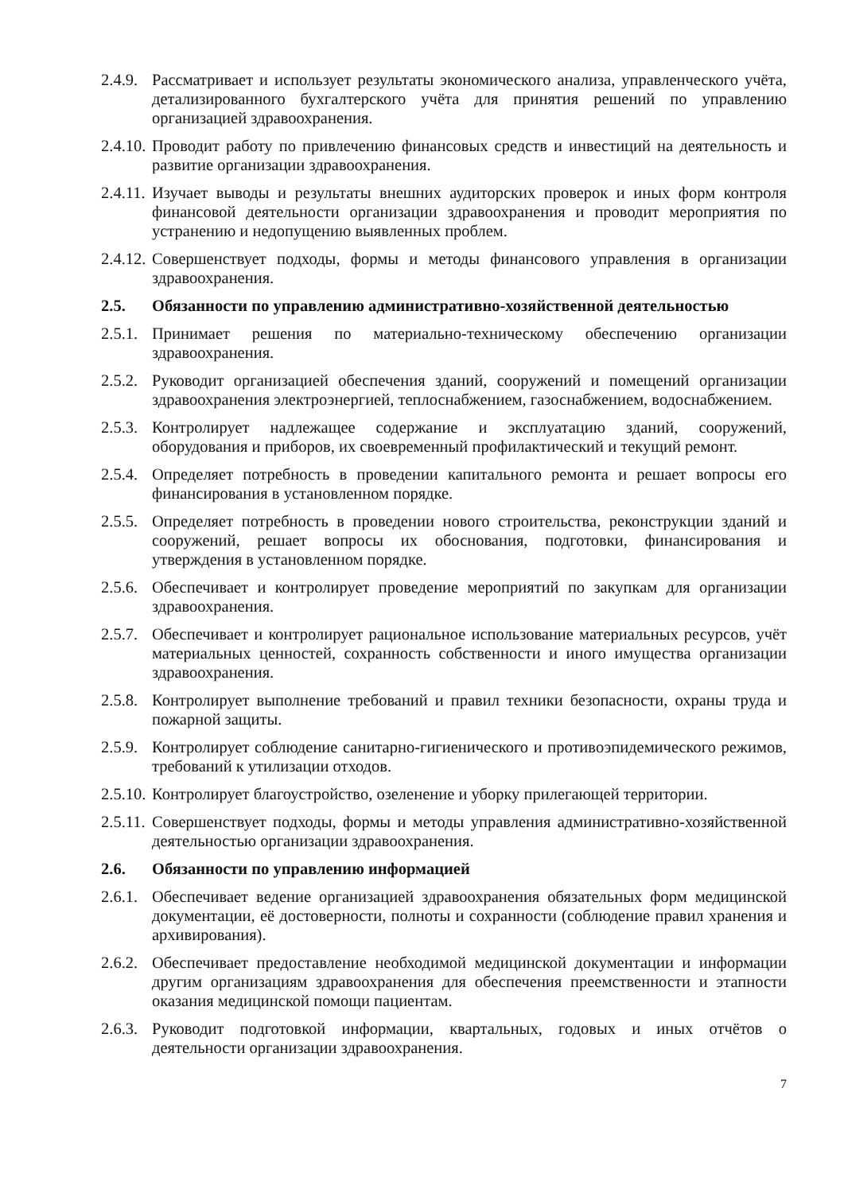2.4.9.
Рассматривает и использует результаты экономического анализа, управленческого учёта, детализированного бухгалтерского учёта для принятия решений по управлению организацией здравоохранения.
2.4.10.
Проводит работу по привлечению финансовых средств и инвестиций на деятельность и развитие организации здравоохранения.
2.4.11.
Изучает выводы и результаты внешних аудиторских проверок и иных форм контроля финансовой деятельности организации здравоохранения и проводит мероприятия по устранению и недопущению выявленных проблем.
2.4.12.
Совершенствует подходы, формы и методы финансового управления в организации здравоохранения.
2.5. Обязанности по управлению административно-хозяйственной деятельностью
2.5.1.
Принимает решения по материально-техническому обеспечению организации здравоохранения.
2.5.2.
Руководит организацией обеспечения зданий, сооружений и помещений организации здравоохранения электроэнергией, теплоснабжением, газоснабжением, водоснабжением.
2.5.3.
Контролирует надлежащее содержание и эксплуатацию зданий, сооружений, оборудования и приборов, их своевременный профилактический и текущий ремонт.
2.5.4.
Определяет потребность в проведении капитального ремонта и решает вопросы его финансирования в установленном порядке.
2.5.5.
Определяет потребность в проведении нового строительства, реконструкции зданий и сооружений, решает вопросы их обоснования, подготовки, финансирования и утверждения в установленном порядке.
2.5.6.
Обеспечивает и контролирует проведение мероприятий по закупкам для организации здравоохранения.
2.5.7.
Обеспечивает и контролирует рациональное использование материальных ресурсов, учёт материальных ценностей, сохранность собственности и иного имущества организации здравоохранения.
2.5.8.
Контролирует выполнение требований и правил техники безопасности, охраны труда и пожарной защиты.
2.5.9.
Контролирует соблюдение санитарно-гигиенического и противоэпидемического режимов, требований к утилизации отходов.
2.5.10.
Контролирует благоустройство, озеленение и уборку прилегающей территории.
2.5.11.
Совершенствует подходы, формы и методы управления административно-хозяйственной деятельностью организации здравоохранения.
2.6. Обязанности по управлению информацией
2.6.1.
Обеспечивает ведение организацией здравоохранения обязательных форм медицинской документации, её достоверности, полноты и сохранности (соблюдение правил хранения и архивирования).
2.6.2.
Обеспечивает предоставление необходимой медицинской документации и информации другим организациям здравоохранения для обеспечения преемственности и этапности оказания медицинской помощи пациентам.
2.6.3.
Руководит подготовкой информации, квартальных, годовых и иных отчётов о деятельности организации здравоохранения.
7